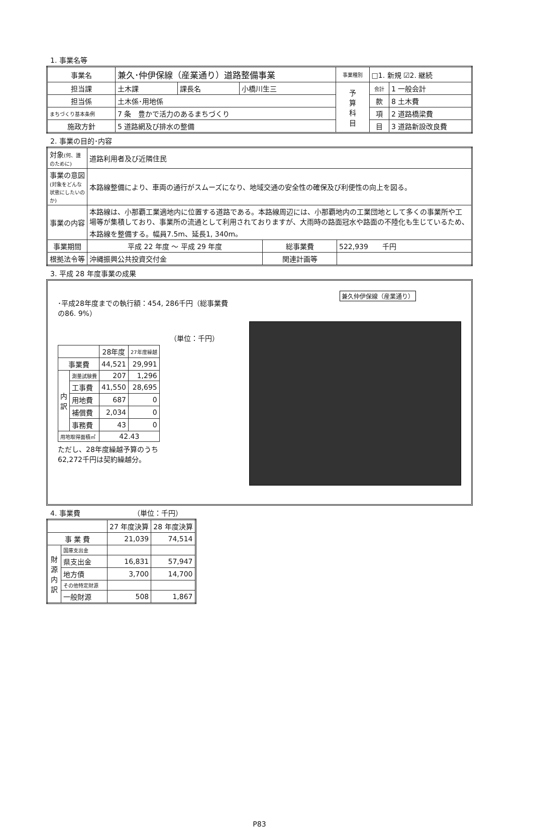1. 事業名等
| 事業名 | 兼久･仲伊保線（産業通り）道路整備事業 | | | 事業種別 | □1. 新規 ☑2. 継続 | |
| 担当課 | 土木課 | 課長名 | 小橋川生三 | 予 算 科 目 | 会計 | 1 一般会計 |
| 担当係 | 土木係･用地係 | | | | 款 | 8 土木費 |
| まちづくり基本条例 | 7 条 豊かで活力のあるまちづくり | | | | 項 | 2 道路橋梁費 |
| 施政方針 | 5 道路網及び排水の整備 | | | | 目 | 3 道路新設改良費 |
2. 事業の目的･内容
| 対象 (何、誰のために) | 道路利用者及び近隣住民 | | |
| 事業の意図 (対象をどんな状態にしたいのか) | 本路線整備により、車両の通行がスムーズになり、地域交通の安全性の確保及び利便性の向上を図る。 | | |
| 事業の内容 | 本路線は、小那覇工業適地内に位置する道路である。本路線周辺には、小那覇地内の工業団地として多くの事業所や工場等が集積しており、事業所の流通として利用されておりますが、大雨時の路面冠水や路面の不陸化も生じているため、本路線を整備する。幅員7.5m、延長1, 340m。 | | |
| 事業期間 | 平成 22 年度 ～ 平成 29 年度 | 総事業費 | 522,939 千円 |
| 根拠法令等 | 沖縄振興公共投資交付金 | 関連計画等 | |
3. 平成 28 年度事業の成果
･平成28年度までの執行額：454, 286千円（総事業費の86. 9%）
（単位：千円）
| | | 28年度 | 27年度繰越 |
| --- | --- | --- | --- |
| 事業費 | | 44,521 | 29,991 |
| 内 訳 | 測量試験費 | 207 | 1,296 |
| | 工事費 | 41,550 | 28,695 |
| | 用地費 | 687 | 0 |
| | 補償費 | 2,034 | 0 |
| | 事務費 | 43 | 0 |
| 用地取得面積㎡ | | 42.43 | |
ただし、28年度繰越予算のうち
62,272千円は契約繰越分。
兼久仲伊保線（産業通り）
4. 事業費　　　　　　　　（単位：千円）
| | | 27 年度決算 | 28 年度決算 |
| --- | --- | --- | --- |
| 事 業 費 | | 21,039 | 74,514 |
| 財 源 内 訳 | 国庫支出金 | | |
| | 県支出金 | 16,831 | 57,947 |
| | 地方債 | 3,700 | 14,700 |
| | その他特定財源 | | |
| | 一般財源 | 508 | 1,867 |
P83